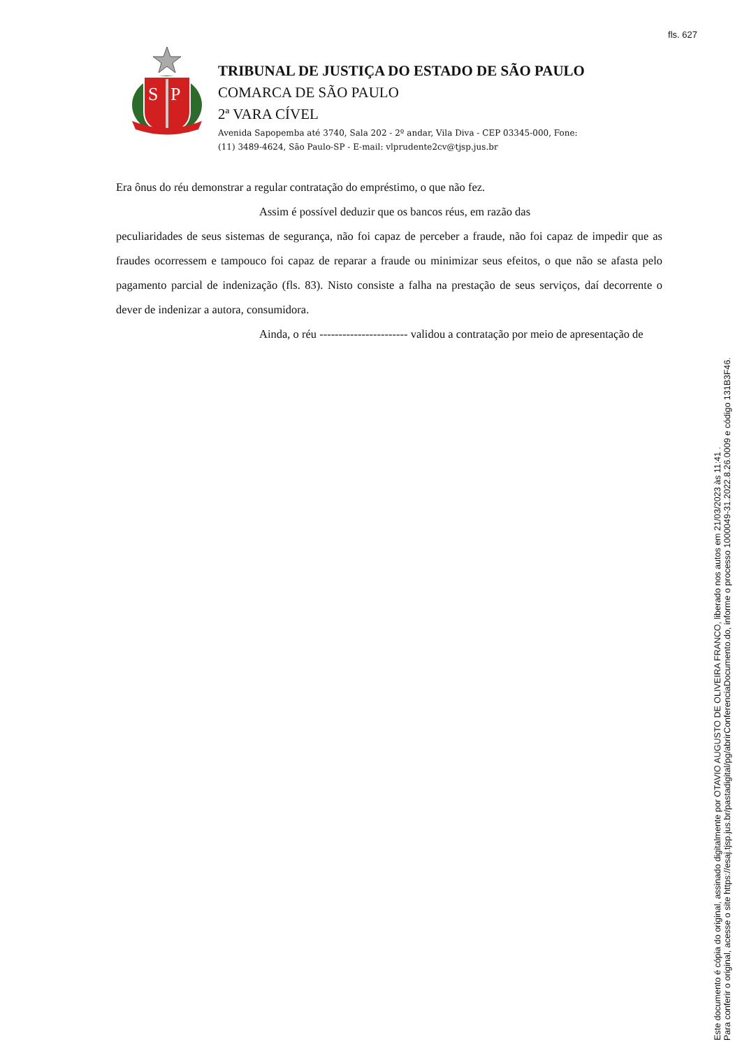fls. 627
S
P
TRIBUNAL DE JUSTIÇA DO ESTADO DE SÃO PAULO
COMARCA DE SÃO PAULO
2ª VARA CÍVEL
Avenida Sapopemba até 3740, Sala 202 - 2º andar, Vila Diva - CEP 03345-000, Fone:
(11) 3489-4624, São Paulo-SP - E-mail: vlprudente2cv@tjsp.jus.br
Era ônus do réu demonstrar a regular contratação do empréstimo, o que não fez.
Assim é possível deduzir que os bancos réus, em razão das
peculiaridades de seus sistemas de segurança, não foi capaz de perceber a fraude, não foi capaz de impedir que as fraudes ocorressem e tampouco foi capaz de reparar a fraude ou minimizar seus efeitos, o que não se afasta pelo pagamento parcial de indenização (fls. 83). Nisto consiste a falha na prestação de seus serviços, daí decorrente o dever de indenizar a autora, consumidora.
Ainda, o réu ----------------------- validou a contratação por meio de apresentação de
Este documento é cópia do original, assinado digitalmente por OTAVIO AUGUSTO DE OLIVEIRA FRANCO, liberado nos autos em 21/03/2023 às 11:41 .
Para conferir o original, acesse o site https://esaj.tjsp.jus.br/pastadigital/pg/abrirConferenciaDocumento.do, informe o processo 1000049-31.2022.8.26.0009 e código 131B3F46.